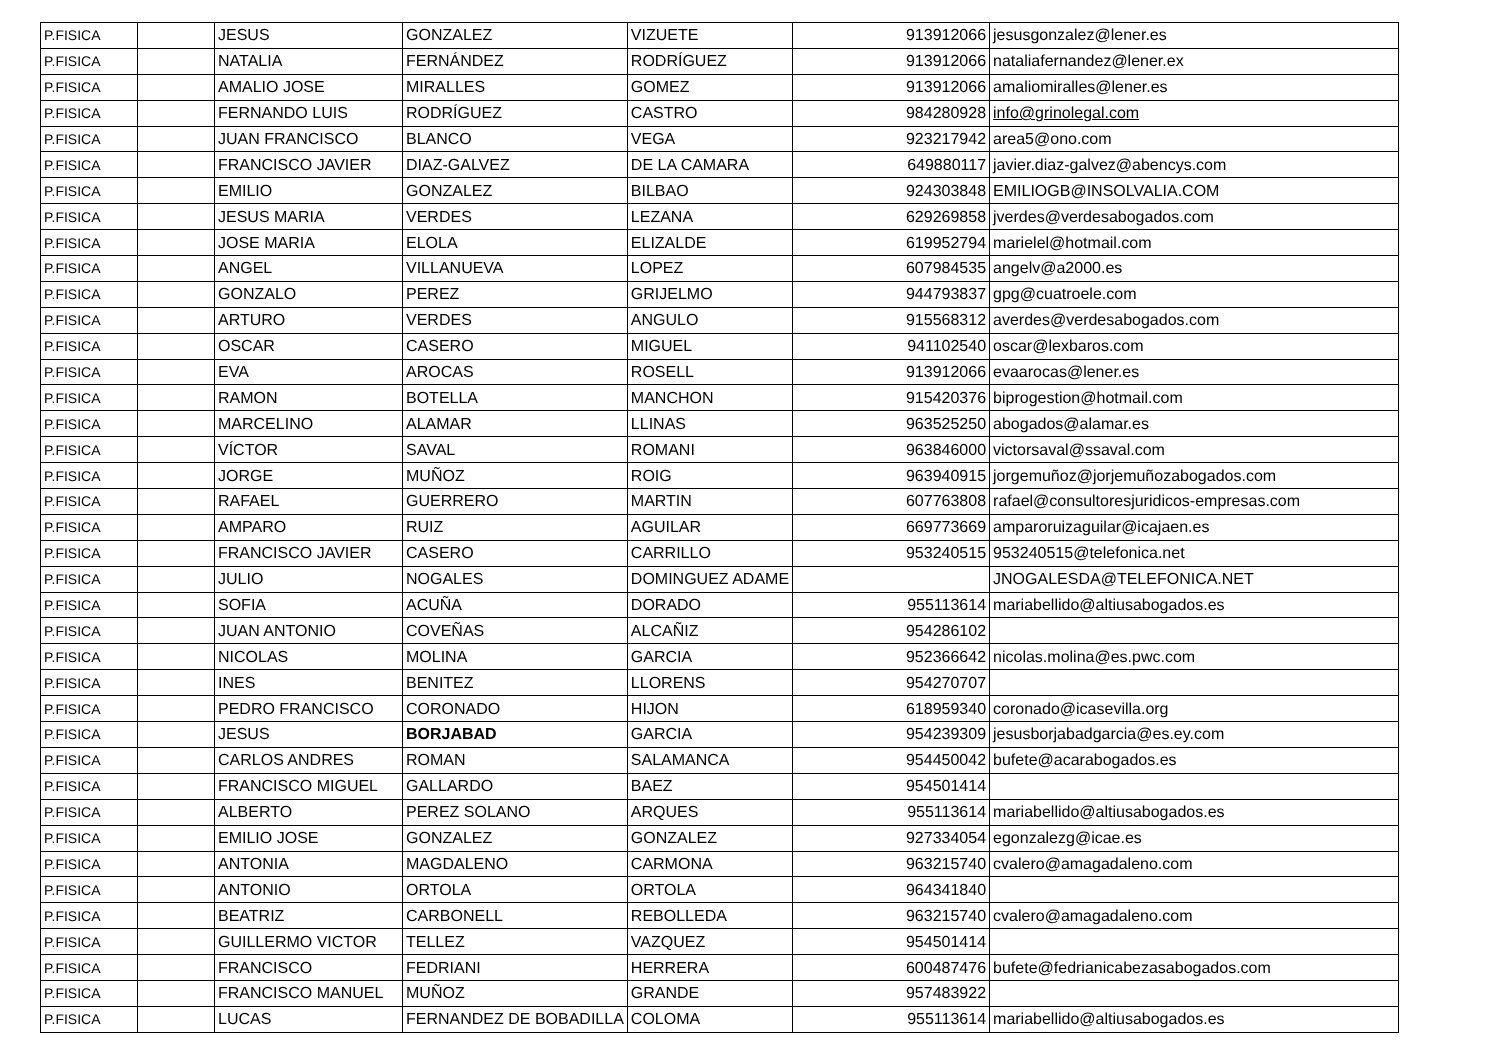| P.FISICA | | JESUS | GONZALEZ | VIZUETE | 913912066 | jesusgonzalez@lener.es |
| P.FISICA | | NATALIA | FERNÁNDEZ | RODRÍGUEZ | 913912066 | nataliafernandez@lener.ex |
| P.FISICA | | AMALIO JOSE | MIRALLES | GOMEZ | 913912066 | amaliomiralles@lener.es |
| P.FISICA | | FERNANDO LUIS | RODRÍGUEZ | CASTRO | 984280928 | info@grinolegal.com |
| P.FISICA | | JUAN FRANCISCO | BLANCO | VEGA | 923217942 | area5@ono.com |
| P.FISICA | | FRANCISCO JAVIER | DIAZ-GALVEZ | DE LA CAMARA | 649880117 | javier.diaz-galvez@abencys.com |
| P.FISICA | | EMILIO | GONZALEZ | BILBAO | 924303848 | EMILIOGB@INSOLVALIA.COM |
| P.FISICA | | JESUS MARIA | VERDES | LEZANA | 629269858 | jverdes@verdesabogados.com |
| P.FISICA | | JOSE MARIA | ELOLA | ELIZALDE | 619952794 | marielel@hotmail.com |
| P.FISICA | | ANGEL | VILLANUEVA | LOPEZ | 607984535 | angelv@a2000.es |
| P.FISICA | | GONZALO | PEREZ | GRIJELMO | 944793837 | gpg@cuatroele.com |
| P.FISICA | | ARTURO | VERDES | ANGULO | 915568312 | averdes@verdesabogados.com |
| P.FISICA | | OSCAR | CASERO | MIGUEL | 941102540 | oscar@lexbaros.com |
| P.FISICA | | EVA | AROCAS | ROSELL | 913912066 | evaarocas@lener.es |
| P.FISICA | | RAMON | BOTELLA | MANCHON | 915420376 | biprogestion@hotmail.com |
| P.FISICA | | MARCELINO | ALAMAR | LLINAS | 963525250 | abogados@alamar.es |
| P.FISICA | | VÍCTOR | SAVAL | ROMANI | 963846000 | victorsaval@ssaval.com |
| P.FISICA | | JORGE | MUÑOZ | ROIG | 963940915 | jorgemuñoz@jorjemuñozabogados.com |
| P.FISICA | | RAFAEL | GUERRERO | MARTIN | 607763808 | rafael@consultoresjuridicos-empresas.com |
| P.FISICA | | AMPARO | RUIZ | AGUILAR | 669773669 | amparoruizaguilar@icajaen.es |
| P.FISICA | | FRANCISCO JAVIER | CASERO | CARRILLO | 953240515 | 953240515@telefonica.net |
| P.FISICA | | JULIO | NOGALES | DOMINGUEZ ADAME | | JNOGALESDA@TELEFONICA.NET |
| P.FISICA | | SOFIA | ACUÑA | DORADO | 955113614 | mariabellido@altiusabogados.es |
| P.FISICA | | JUAN ANTONIO | COVEÑAS | ALCAÑIZ | 954286102 | |
| P.FISICA | | NICOLAS | MOLINA | GARCIA | 952366642 | nicolas.molina@es.pwc.com |
| P.FISICA | | INES | BENITEZ | LLORENS | 954270707 | |
| P.FISICA | | PEDRO FRANCISCO | CORONADO | HIJON | 618959340 | coronado@icasevilla.org |
| P.FISICA | | JESUS | BORJABAD | GARCIA | 954239309 | jesusborjabadgarcia@es.ey.com |
| P.FISICA | | CARLOS ANDRES | ROMAN | SALAMANCA | 954450042 | bufete@acarabogados.es |
| P.FISICA | | FRANCISCO MIGUEL | GALLARDO | BAEZ | 954501414 | |
| P.FISICA | | ALBERTO | PEREZ SOLANO | ARQUES | 955113614 | mariabellido@altiusabogados.es |
| P.FISICA | | EMILIO JOSE | GONZALEZ | GONZALEZ | 927334054 | egonzalezg@icae.es |
| P.FISICA | | ANTONIA | MAGDALENO | CARMONA | 963215740 | cvalero@amagadaleno.com |
| P.FISICA | | ANTONIO | ORTOLA | ORTOLA | 964341840 | |
| P.FISICA | | BEATRIZ | CARBONELL | REBOLLEDA | 963215740 | cvalero@amagadaleno.com |
| P.FISICA | | GUILLERMO VICTOR | TELLEZ | VAZQUEZ | 954501414 | |
| P.FISICA | | FRANCISCO | FEDRIANI | HERRERA | 600487476 | bufete@fedrianicabezasabogados.com |
| P.FISICA | | FRANCISCO MANUEL | MUÑOZ | GRANDE | 957483922 | |
| P.FISICA | | LUCAS | FERNANDEZ DE BOBADILLA | COLOMA | 955113614 | mariabellido@altiusabogados.es |